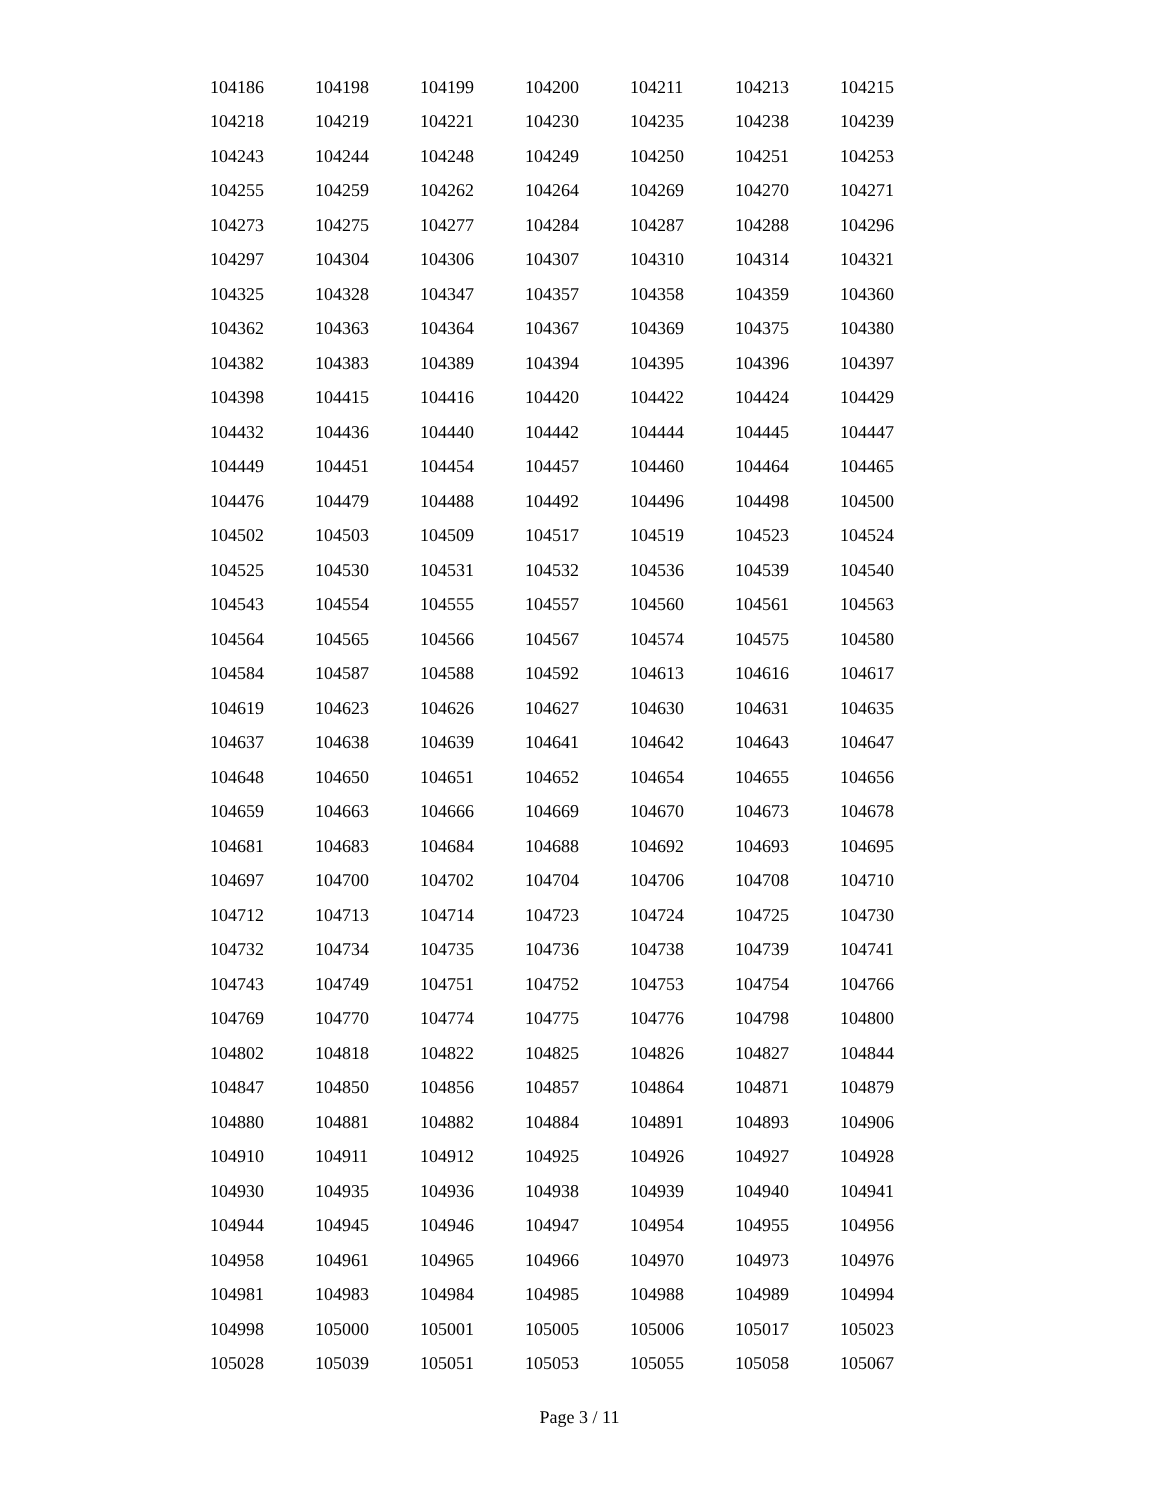| 104186 | 104198 | 104199 | 104200 | 104211 | 104213 | 104215 |
| 104218 | 104219 | 104221 | 104230 | 104235 | 104238 | 104239 |
| 104243 | 104244 | 104248 | 104249 | 104250 | 104251 | 104253 |
| 104255 | 104259 | 104262 | 104264 | 104269 | 104270 | 104271 |
| 104273 | 104275 | 104277 | 104284 | 104287 | 104288 | 104296 |
| 104297 | 104304 | 104306 | 104307 | 104310 | 104314 | 104321 |
| 104325 | 104328 | 104347 | 104357 | 104358 | 104359 | 104360 |
| 104362 | 104363 | 104364 | 104367 | 104369 | 104375 | 104380 |
| 104382 | 104383 | 104389 | 104394 | 104395 | 104396 | 104397 |
| 104398 | 104415 | 104416 | 104420 | 104422 | 104424 | 104429 |
| 104432 | 104436 | 104440 | 104442 | 104444 | 104445 | 104447 |
| 104449 | 104451 | 104454 | 104457 | 104460 | 104464 | 104465 |
| 104476 | 104479 | 104488 | 104492 | 104496 | 104498 | 104500 |
| 104502 | 104503 | 104509 | 104517 | 104519 | 104523 | 104524 |
| 104525 | 104530 | 104531 | 104532 | 104536 | 104539 | 104540 |
| 104543 | 104554 | 104555 | 104557 | 104560 | 104561 | 104563 |
| 104564 | 104565 | 104566 | 104567 | 104574 | 104575 | 104580 |
| 104584 | 104587 | 104588 | 104592 | 104613 | 104616 | 104617 |
| 104619 | 104623 | 104626 | 104627 | 104630 | 104631 | 104635 |
| 104637 | 104638 | 104639 | 104641 | 104642 | 104643 | 104647 |
| 104648 | 104650 | 104651 | 104652 | 104654 | 104655 | 104656 |
| 104659 | 104663 | 104666 | 104669 | 104670 | 104673 | 104678 |
| 104681 | 104683 | 104684 | 104688 | 104692 | 104693 | 104695 |
| 104697 | 104700 | 104702 | 104704 | 104706 | 104708 | 104710 |
| 104712 | 104713 | 104714 | 104723 | 104724 | 104725 | 104730 |
| 104732 | 104734 | 104735 | 104736 | 104738 | 104739 | 104741 |
| 104743 | 104749 | 104751 | 104752 | 104753 | 104754 | 104766 |
| 104769 | 104770 | 104774 | 104775 | 104776 | 104798 | 104800 |
| 104802 | 104818 | 104822 | 104825 | 104826 | 104827 | 104844 |
| 104847 | 104850 | 104856 | 104857 | 104864 | 104871 | 104879 |
| 104880 | 104881 | 104882 | 104884 | 104891 | 104893 | 104906 |
| 104910 | 104911 | 104912 | 104925 | 104926 | 104927 | 104928 |
| 104930 | 104935 | 104936 | 104938 | 104939 | 104940 | 104941 |
| 104944 | 104945 | 104946 | 104947 | 104954 | 104955 | 104956 |
| 104958 | 104961 | 104965 | 104966 | 104970 | 104973 | 104976 |
| 104981 | 104983 | 104984 | 104985 | 104988 | 104989 | 104994 |
| 104998 | 105000 | 105001 | 105005 | 105006 | 105017 | 105023 |
| 105028 | 105039 | 105051 | 105053 | 105055 | 105058 | 105067 |
Page 3 / 11